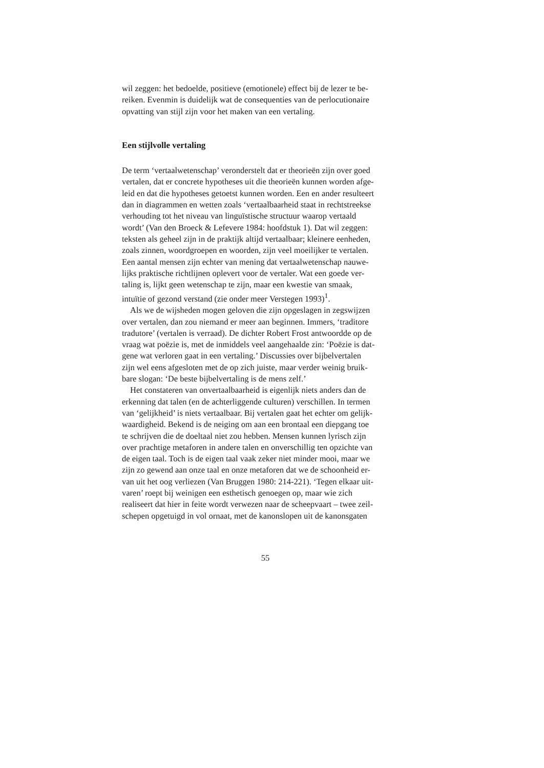wil zeggen: het bedoelde, positieve (emotionele) effect bij de lezer te be-
reiken. Evenmin is duidelijk wat de consequenties van de perlocutionaire
opvatting van stijl zijn voor het maken van een vertaling.
Een stijlvolle vertaling
De term ‘vertaalwetenschap’ veronderstelt dat er theorieën zijn over goed
vertalen, dat er concrete hypotheses uit die theorieën kunnen worden afge-
leid en dat die hypotheses getoetst kunnen worden. Een en ander resulteert
dan in diagrammen en wetten zoals ‘vertaalbaarheid staat in rechtstreekse
verhouding tot het niveau van linguïstische structuur waarop vertaald
wordt’ (Van den Broeck & Lefevere 1984: hoofdstuk 1). Dat wil zeggen:
teksten als geheel zijn in de praktijk altijd vertaalbaar; kleinere eenheden,
zoals zinnen, woordgroepen en woorden, zijn veel moeilijker te vertalen.
Een aantal mensen zijn echter van mening dat vertaalwetenschap nauwe-
lijks praktische richtlijnen oplevert voor de vertaler. Wat een goede ver-
taling is, lijkt geen wetenschap te zijn, maar een kwestie van smaak,
intuïtie of gezond verstand (zie onder meer Verstegen 1993)<sup>1</sup>.
Als we de wijsheden mogen geloven die zijn opgeslagen in zegswijzen
over vertalen, dan zou niemand er meer aan beginnen. Immers, ‘traditore
tradutore’ (vertalen is verraad). De dichter Robert Frost antwoordde op de
vraag wat poëzie is, met de inmiddels veel aangehaalde zin: ‘Poëzie is dat-
gene wat verloren gaat in een vertaling.’ Discussies over bijbelvertalen
zijn wel eens afgesloten met de op zich juiste, maar verder weinig bruik-
bare slogan: ‘De beste bijbelvertaling is de mens zelf.’
Het constateren van onvertaalbaarheid is eigenlijk niets anders dan de
erkenning dat talen (en de achterliggende culturen) verschillen. In termen
van ‘gelijkheid’ is niets vertaalbaar. Bij vertalen gaat het echter om gelijk-
waardigheid. Bekend is de neiging om aan een brontaal een diepgang toe
te schrijven die de doeltaal niet zou hebben. Mensen kunnen lyrisch zijn
over prachtige metaforen in andere talen en onverschillig ten opzichte van
de eigen taal. Toch is de eigen taal vaak zeker niet minder mooi, maar we
zijn zo gewend aan onze taal en onze metaforen dat we de schoonheid er-
van uit het oog verliezen (Van Bruggen 1980: 214-221). ‘Tegen elkaar uit-
varen’ roept bij weinigen een esthetisch genoegen op, maar wie zich
realiseert dat hier in feite wordt verwezen naar de scheepvaart – twee zeil-
schepen opgetuigd in vol ornaat, met de kanonslopen uit de kanonsgaten
55